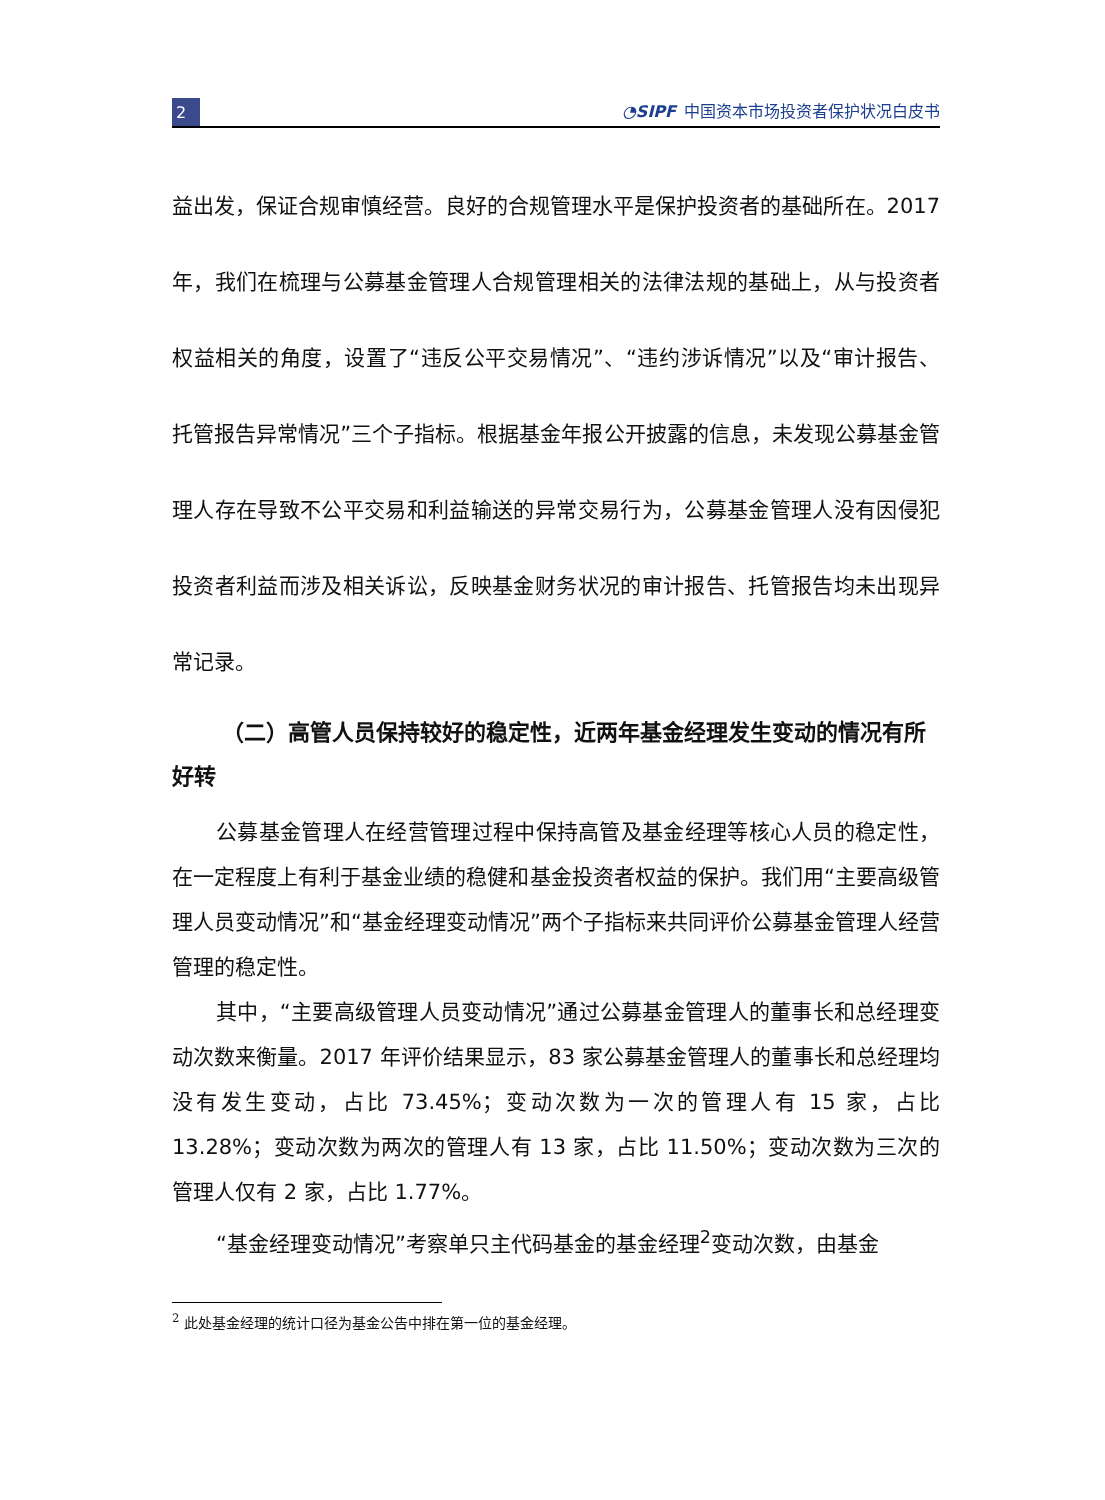2
◔SIPF 中国资本市场投资者保护状况白皮书
益出发，保证合规审慎经营。良好的合规管理水平是保护投资者的基础所在。2017 年，我们在梳理与公募基金管理人合规管理相关的法律法规的基础上，从与投资者权益相关的角度，设置了“违反公平交易情况”、“违约涉诉情况”以及“审计报告、托管报告异常情况”三个子指标。根据基金年报公开披露的信息，未发现公募基金管理人存在导致不公平交易和利益输送的异常交易行为，公募基金管理人没有因侵犯投资者利益而涉及相关诉讼，反映基金财务状况的审计报告、托管报告均未出现异常记录。
（二）高管人员保持较好的稳定性，近两年基金经理发生变动的情况有所好转
公募基金管理人在经营管理过程中保持高管及基金经理等核心人员的稳定性，在一定程度上有利于基金业绩的稳健和基金投资者权益的保护。我们用“主要高级管理人员变动情况”和“基金经理变动情况”两个子指标来共同评价公募基金管理人经营管理的稳定性。
其中，“主要高级管理人员变动情况”通过公募基金管理人的董事长和总经理变动次数来衡量。2017 年评价结果显示，83 家公募基金管理人的董事长和总经理均没有发生变动，占比 73.45%；变动次数为一次的管理人有 15 家，占比 13.28%；变动次数为两次的管理人有 13 家，占比 11.50%；变动次数为三次的管理人仅有 2 家，占比 1.77%。
“基金经理变动情况”考察单只主代码基金的基金经理<sup>2</sup>变动次数，由基金
<sup>2</sup> 此处基金经理的统计口径为基金公告中排在第一位的基金经理。